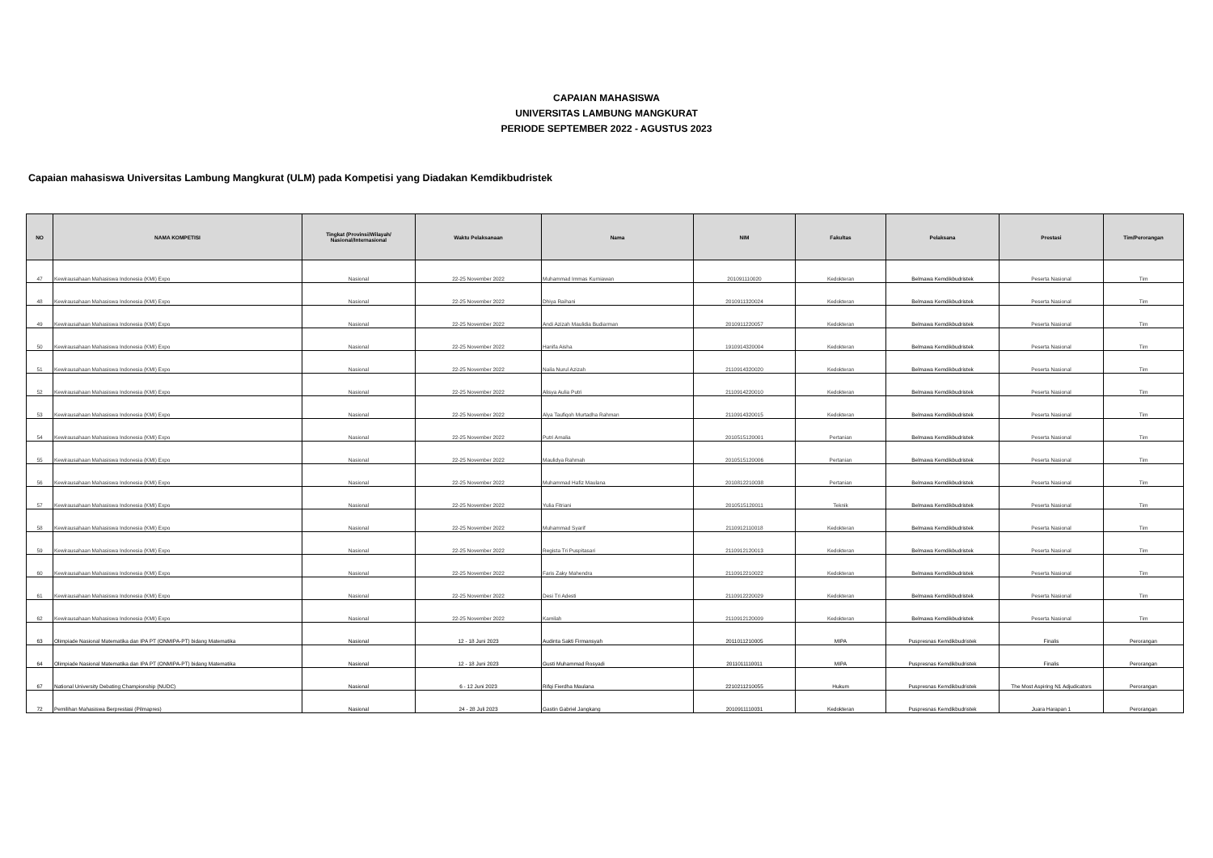CAPAIAN MAHASISWA
UNIVERSITAS LAMBUNG MANGKURAT
PERIODE SEPTEMBER 2022 - AGUSTUS 2023
Capaian mahasiswa Universitas Lambung Mangkurat (ULM) pada Kompetisi yang Diadakan Kemdikbudristek
| NO | NAMA KOMPETISI | Tingkat (Provinsi/Wilayah/ Nasional/Internasional | Waktu Pelaksanaan | Nama | NIM | Fakultas | Pelaksana | Prestasi | Tim/Perorangan |
| --- | --- | --- | --- | --- | --- | --- | --- | --- | --- |
| 47 | Kewirausahaan Mahasiswa Indonesia (KMI) Expo | Nasional | 22-25 November 2022 | Muhammad Immas Kurniawan | 201091110020 | Kedokteran | Belmawa Kemdikbudristek | Peserta Nasional | Tim |
| 48 | Kewirausahaan Mahasiswa Indonesia (KMI) Expo | Nasional | 22-25 November 2022 | Dhiya Raihani | 2010911320024 | Kedokteran | Belmawa Kemdikbudristek | Peserta Nasional | Tim |
| 49 | Kewirausahaan Mahasiswa Indonesia (KMI) Expo | Nasional | 22-25 November 2022 | Andi Azizah Maulidia Budiarman | 2010911220057 | Kedokteran | Belmawa Kemdikbudristek | Peserta Nasional | Tim |
| 50 | Kewirausahaan Mahasiswa Indonesia (KMI) Expo | Nasional | 22-25 November 2022 | Hanifa Aisha | 1910914320004 | Kedokteran | Belmawa Kemdikbudristek | Peserta Nasional | Tim |
| 51 | Kewirausahaan Mahasiswa Indonesia (KMI) Expo | Nasional | 22-25 November 2022 | Naila Nurul Azizah | 2110914320020 | Kedokteran | Belmawa Kemdikbudristek | Peserta Nasional | Tim |
| 52 | Kewirausahaan Mahasiswa Indonesia (KMI) Expo | Nasional | 22-25 November 2022 | Alisya Aulia Putri | 2110914220010 | Kedokteran | Belmawa Kemdikbudristek | Peserta Nasional | Tim |
| 53 | Kewirausahaan Mahasiswa Indonesia (KMI) Expo | Nasional | 22-25 November 2022 | Alya Taufiqoh Murtadha Rahman | 2110914320015 | Kedokteran | Belmawa Kemdikbudristek | Peserta Nasional | Tim |
| 54 | Kewirausahaan Mahasiswa Indonesia (KMI) Expo | Nasional | 22-25 November 2022 | Putri Amalia | 2010515120001 | Pertanian | Belmawa Kemdikbudristek | Peserta Nasional | Tim |
| 55 | Kewirausahaan Mahasiswa Indonesia (KMI) Expo | Nasional | 22-25 November 2022 | Maulidya Rahmah | 2010515120006 | Pertanian | Belmawa Kemdikbudristek | Peserta Nasional | Tim |
| 56 | Kewirausahaan Mahasiswa Indonesia (KMI) Expo | Nasional | 22-25 November 2022 | Muhammad Hafiz Maulana | 2010812210038 | Pertanian | Belmawa Kemdikbudristek | Peserta Nasional | Tim |
| 57 | Kewirausahaan Mahasiswa Indonesia (KMI) Expo | Nasional | 22-25 November 2022 | Yulia Fitriani | 2010515120011 | Teknik | Belmawa Kemdikbudristek | Peserta Nasional | Tim |
| 58 | Kewirausahaan Mahasiswa Indonesia (KMI) Expo | Nasional | 22-25 November 2022 | Muhammad Syarif | 2110912110018 | Kedokteran | Belmawa Kemdikbudristek | Peserta Nasional | Tim |
| 59 | Kewirausahaan Mahasiswa Indonesia (KMI) Expo | Nasional | 22-25 November 2022 | Regista Tri Puspitasari | 2110912120013 | Kedokteran | Belmawa Kemdikbudristek | Peserta Nasional | Tim |
| 60 | Kewirausahaan Mahasiswa Indonesia (KMI) Expo | Nasional | 22-25 November 2022 | Faris Zaky Mahendra | 2110912210022 | Kedokteran | Belmawa Kemdikbudristek | Peserta Nasional | Tim |
| 61 | Kewirausahaan Mahasiswa Indonesia (KMI) Expo | Nasional | 22-25 November 2022 | Desi Tri Adesti | 2110912220029 | Kedokteran | Belmawa Kemdikbudristek | Peserta Nasional | Tim |
| 62 | Kewirausahaan Mahasiswa Indonesia (KMI) Expo | Nasional | 22-25 November 2022 | Kamilah | 2110912120009 | Kedokteran | Belmawa Kemdikbudristek | Peserta Nasional | Tim |
| 63 | Olimpiade Nasional Matematika dan IPA PT (ONMIPA-PT) bidang Matematika | Nasional | 12 - 18 Juni 2023 | Audinta Sakti Firmansyah | 2011011210005 | MIPA | Puspresnas Kemdikbudristek | Finalis | Perorangan |
| 64 | Olimpiade Nasional Matematika dan IPA PT (ONMIPA-PT) bidang Matematika | Nasional | 12 - 18 Juni 2023 | Gusti Muhammad Rosyadi | 2011011110011 | MIPA | Puspresnas Kemdikbudristek | Finalis | Perorangan |
| 67 | National University Debating Championship (NUDC) | Nasional | 6 - 12 Juni 2023 | Rifqi Fierdha Maulana | 2210211210055 | Hukum | Puspresnas Kemdikbudristek | The Most Aspiring N1 Adjudicators | Perorangan |
| 72 | Pemilihan Mahasiswa Berprestasi (Pilmapres) | Nasional | 24 - 28 Juli 2023 | Gastin Gabriel Jangkang | 2010911110031 | Kedokteran | Puspresnas Kemdikbudristek | Juara Harapan 1 | Perorangan |